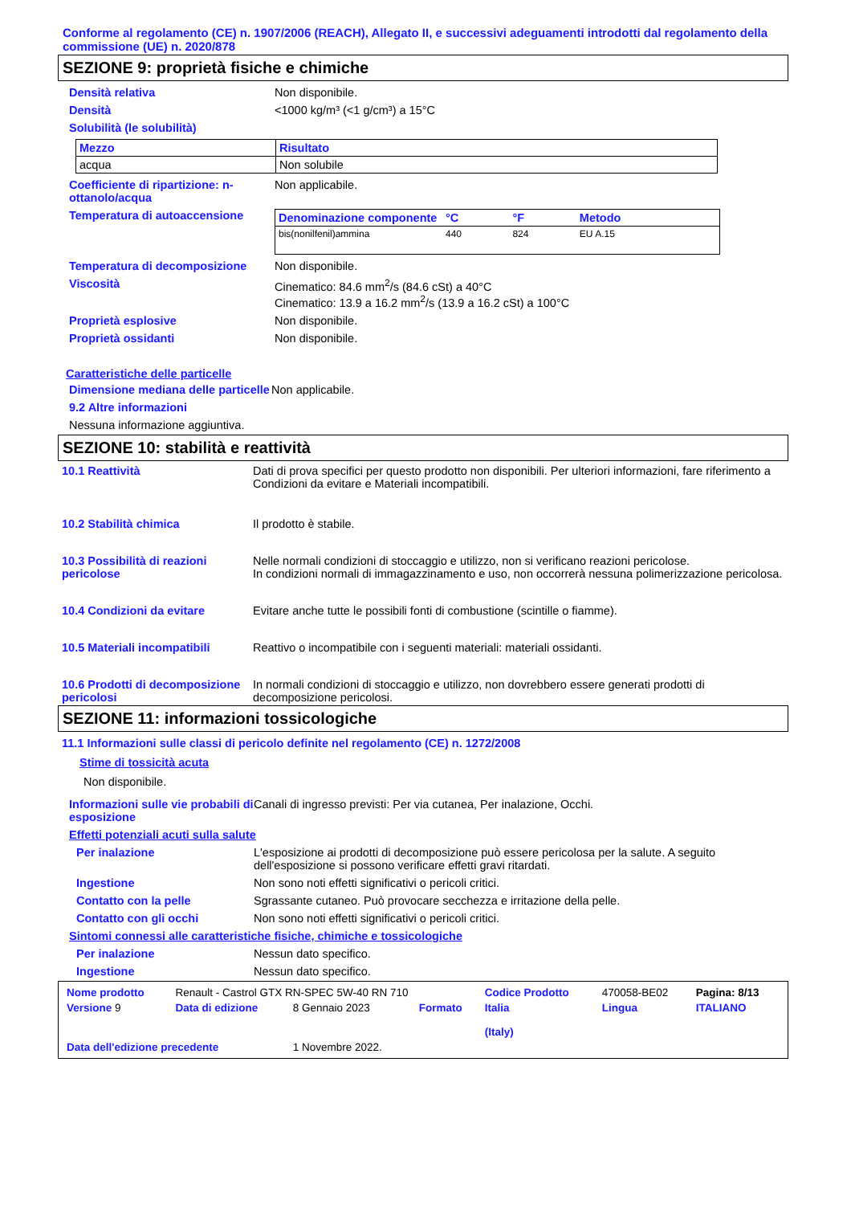Conforme al regolamento (CE) n. 1907/2006 (REACH), Allegato II, e successivi adeguamenti introdotti dal regolamento della commissione (UE) n. 2020/878
SEZIONE 9: proprietà fisiche e chimiche
Densità relativa Non disponibile.
Densità <1000 kg/m³ (<1 g/cm³) a 15°C
Solubilità (le solubilità)
| Mezzo | Risultato |
| --- | --- |
| acqua | Non solubile |
Coefficiente di ripartizione: n-ottanolo/acqua
Non applicabile.
Temperatura di autoaccensione
| Denominazione componente | °C | °F | Metodo |
| --- | --- | --- | --- |
| bis(nonilfenil)ammina | 440 | 824 | EU A.15 |
Temperatura di decomposizione Non disponibile.
Viscosità Cinematico: 84.6 mm<sup>2</sup>/s (84.6 cSt) a 40°C
Cinematico: 13.9 a 16.2 mm<sup>2</sup>/s (13.9 a 16.2 cSt) a 100°C
Proprietà esplosive Non disponibile.
Proprietà ossidanti Non disponibile.
Caratteristiche delle particelle
Dimensione mediana delle particelle
Non applicabile.
9.2 Altre informazioni
Nessuna informazione aggiuntiva.
SEZIONE 10: stabilità e reattività
10.1 Reattività Dati di prova specifici per questo prodotto non disponibili. Per ulteriori informazioni, fare riferimento a Condizioni da evitare e Materiali incompatibili.
10.2 Stabilità chimica Il prodotto è stabile.
10.3 Possibilità di reazioni pericolose
Nelle normali condizioni di stoccaggio e utilizzo, non si verificano reazioni pericolose.
In condizioni normali di immagazzinamento e uso, non occorrerà nessuna polimerizzazione pericolosa.
10.4 Condizioni da evitare Evitare anche tutte le possibili fonti di combustione (scintille o fiamme).
10.5 Materiali incompatibili
Reattivo o incompatibile con i seguenti materiali: materiali ossidanti.
10.6 Prodotti di decomposizione pericolosi
In normali condizioni di stoccaggio e utilizzo, non dovrebbero essere generati prodotti di decomposizione pericolosi.
SEZIONE 11: informazioni tossicologiche
11.1 Informazioni sulle classi di pericolo definite nel regolamento (CE) n. 1272/2008
Stime di tossicità acuta
Non disponibile.
Informazioni sulle vie probabili di esposizione
Canali di ingresso previsti: Per via cutanea, Per inalazione, Occhi.
Effetti potenziali acuti sulla salute
Per inalazione L'esposizione ai prodotti di decomposizione può essere pericolosa per la salute. A seguito dell'esposizione si possono verificare effetti gravi ritardati.
Ingestione Non sono noti effetti significativi o pericoli critici.
Contatto con la pelle Sgrassante cutaneo. Può provocare secchezza e irritazione della pelle.
Contatto con gli occhi Non sono noti effetti significativi o pericoli critici.
Sintomi connessi alle caratteristiche fisiche, chimiche e tossicologiche
Per inalazione Nessun dato specifico.
Ingestione Nessun dato specifico.
| Nome prodotto | Renault - Castrol GTX RN-SPEC 5W-40 RN 710 | | | Codice Prodotto | 470058-BE02 | Pagina: 8/13 |
| Versione 9 | Data di edizione | 8 Gennaio 2023 | Formato | Italia (Italy) | Lingua | ITALIANO |
| Data dell'edizione precedente | | 1 Novembre 2022. | | | | |